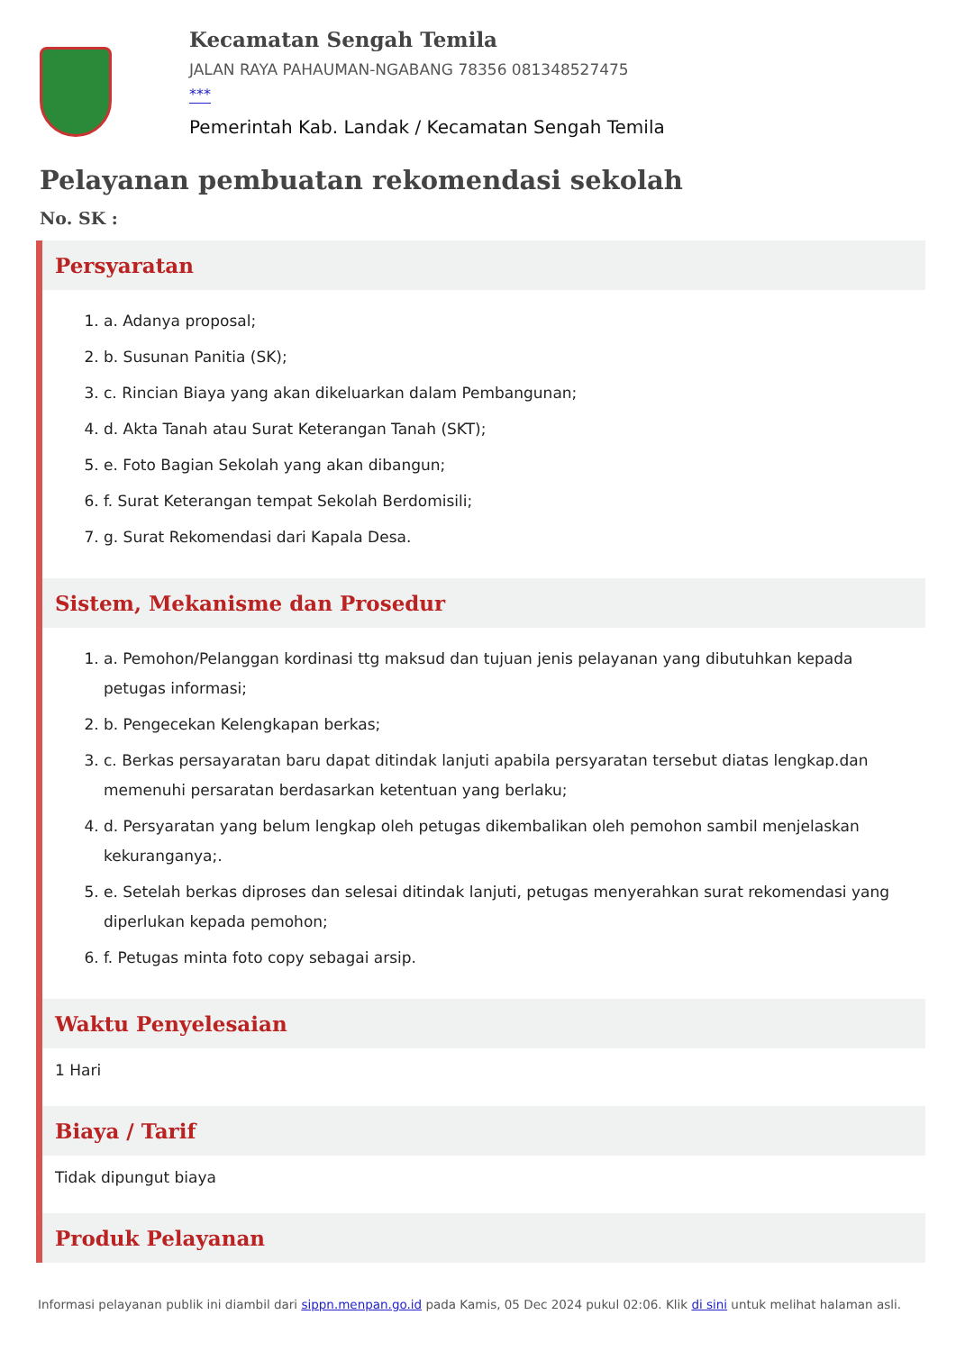Kecamatan Sengah Temila
JALAN RAYA PAHAUMAN-NGABANG 78356 081348527475
***
Pemerintah Kab. Landak / Kecamatan Sengah Temila
Pelayanan pembuatan rekomendasi sekolah
No. SK :
Persyaratan
1. a. Adanya proposal;
2. b. Susunan Panitia (SK);
3. c. Rincian Biaya yang akan dikeluarkan dalam Pembangunan;
4. d. Akta Tanah atau Surat Keterangan Tanah (SKT);
5. e. Foto Bagian Sekolah yang akan dibangun;
6. f. Surat Keterangan tempat Sekolah Berdomisili;
7. g. Surat Rekomendasi dari Kapala Desa.
Sistem, Mekanisme dan Prosedur
1. a. Pemohon/Pelanggan kordinasi ttg maksud dan tujuan jenis pelayanan yang dibutuhkan kepada petugas informasi;
2. b. Pengecekan Kelengkapan berkas;
3. c. Berkas persayaratan baru dapat ditindak lanjuti apabila persyaratan tersebut diatas lengkap.dan memenuhi persaratan berdasarkan ketentuan yang berlaku;
4. d. Persyaratan yang belum lengkap oleh petugas dikembalikan oleh pemohon sambil menjelaskan kekuranganya;.
5. e. Setelah berkas diproses dan selesai ditindak lanjuti, petugas menyerahkan surat rekomendasi yang diperlukan kepada pemohon;
6. f. Petugas minta foto copy sebagai arsip.
Waktu Penyelesaian
1 Hari
Biaya / Tarif
Tidak dipungut biaya
Produk Pelayanan
Informasi pelayanan publik ini diambil dari sippn.menpan.go.id pada Kamis, 05 Dec 2024 pukul 02:06. Klik di sini untuk melihat halaman asli.